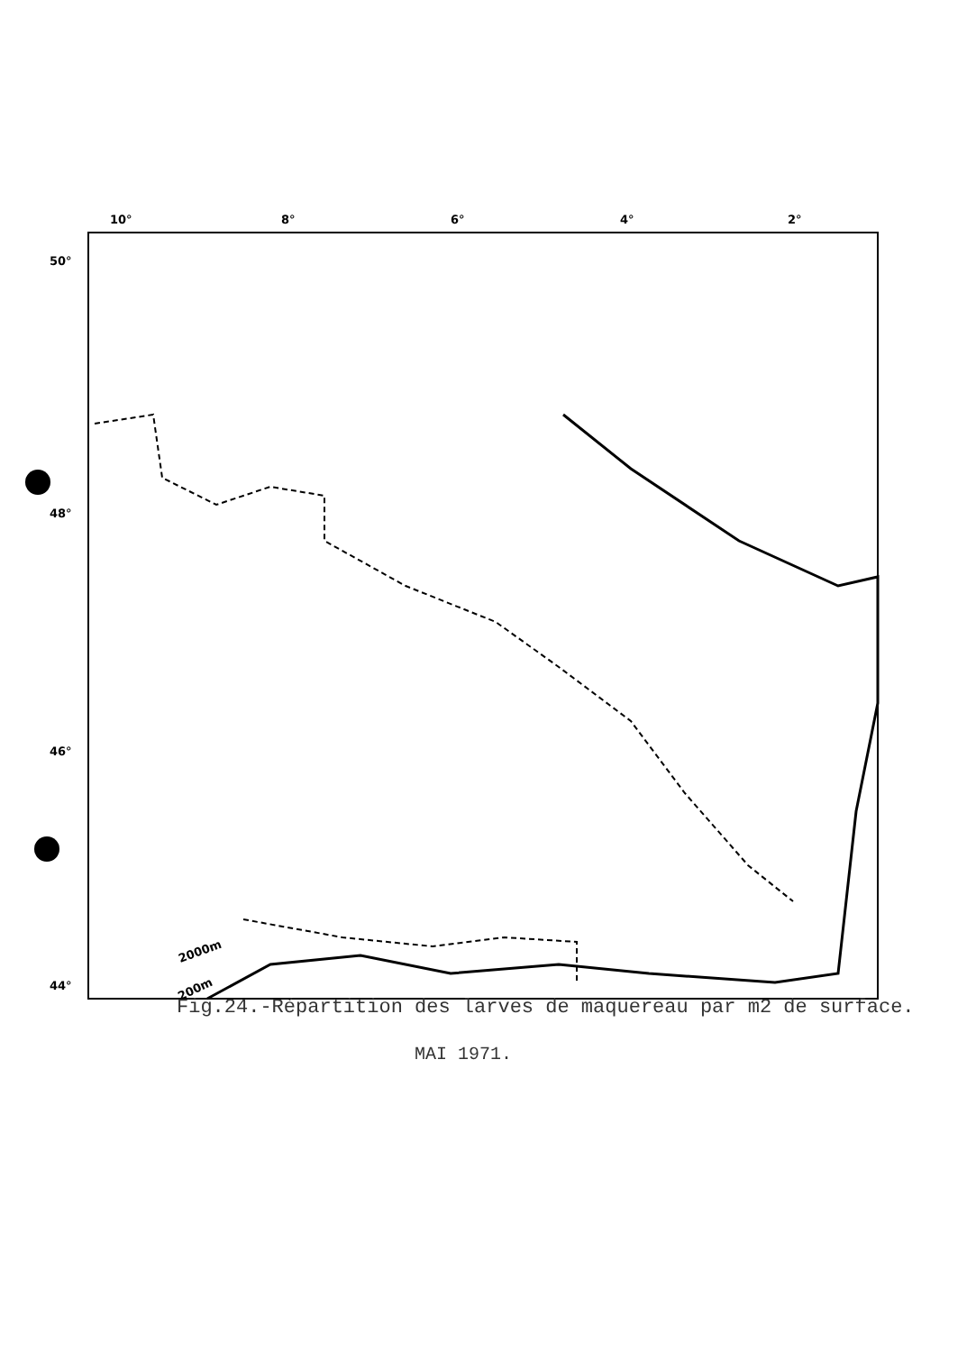10°
8°
6°
4°
2°
50°
48°
46°
44°
2000m
200m
Fig.24.-Répartition des larves de maquereau par m2 de surface.
MAI 1971.